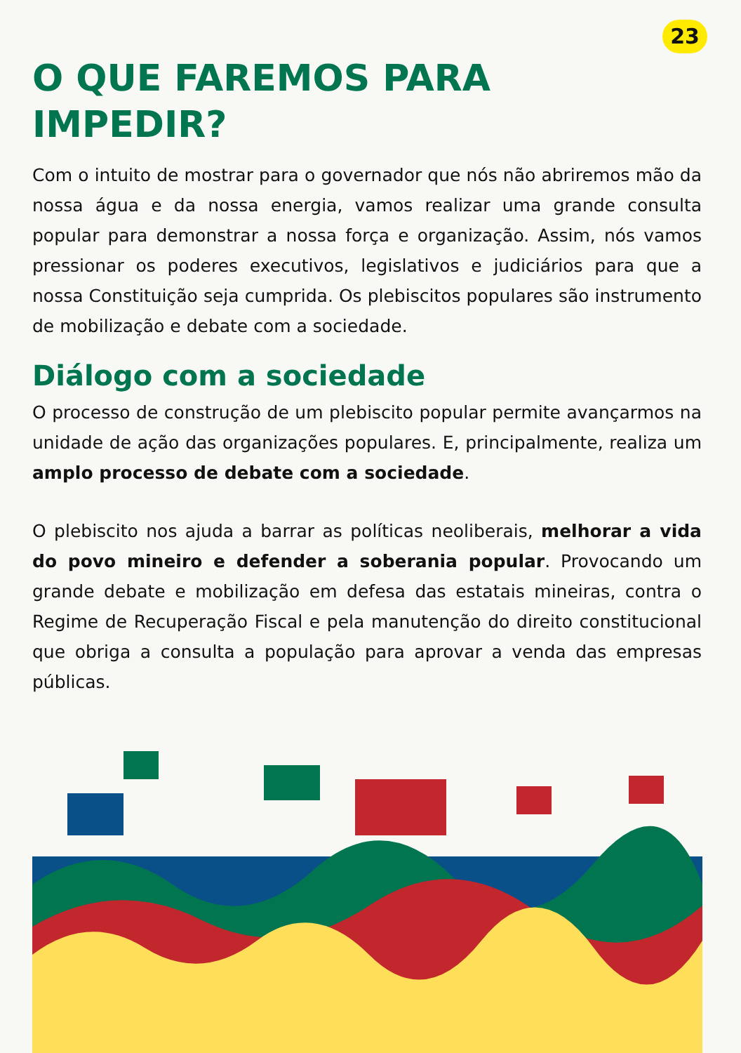23
O QUE FAREMOS PARA
IMPEDIR?
Com o intuito de mostrar para o governador que nós não abriremos mão da nossa água e da nossa energia, vamos realizar uma grande consulta popular para demonstrar a nossa força e organização. Assim, nós vamos pressionar os poderes executivos, legislativos e judiciários para que a nossa Constituição seja cumprida. Os plebiscitos populares são instrumento de mobilização e debate com a sociedade.
Diálogo com a sociedade
O processo de construção de um plebiscito popular permite avançarmos na unidade de ação das organizações populares. E, principalmente, realiza um amplo processo de debate com a sociedade.
O plebiscito nos ajuda a barrar as políticas neoliberais, melhorar a vida do povo mineiro e defender a soberania popular. Provocando um grande debate e mobilização em defesa das estatais mineiras, contra o Regime de Recuperação Fiscal e pela manutenção do direito constitucional que obriga a consulta a população para aprovar a venda das empresas públicas.